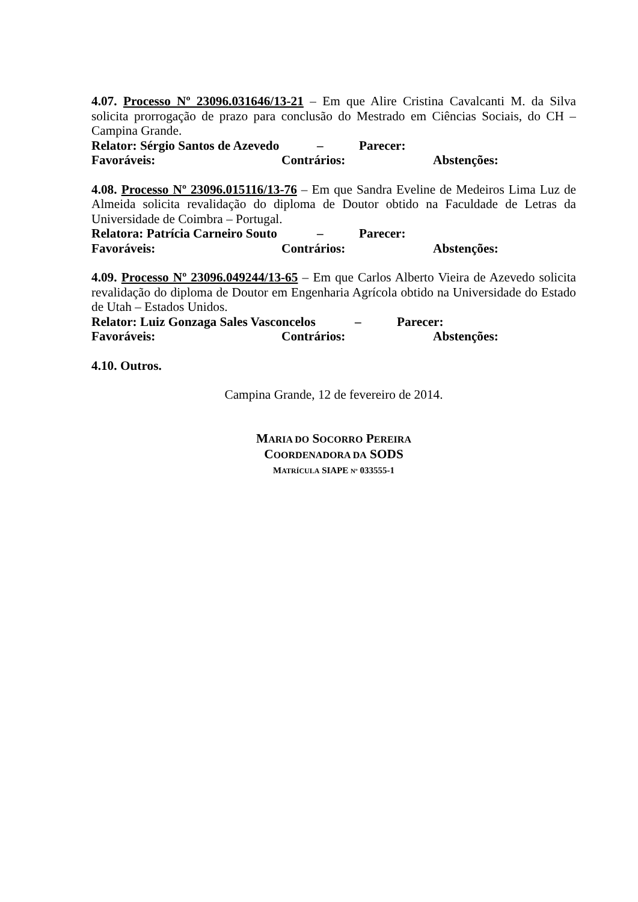4.07. Processo Nº 23096.031646/13-21 – Em que Alire Cristina Cavalcanti M. da Silva solicita prorrogação de prazo para conclusão do Mestrado em Ciências Sociais, do CH – Campina Grande.
Relator: Sérgio Santos de Azevedo – Parecer:
Favoráveis: Contrários: Abstenções:
4.08. Processo Nº 23096.015116/13-76 – Em que Sandra Eveline de Medeiros Lima Luz de Almeida solicita revalidação do diploma de Doutor obtido na Faculdade de Letras da Universidade de Coimbra – Portugal.
Relatora: Patrícia Carneiro Souto – Parecer:
Favoráveis: Contrários: Abstenções:
4.09. Processo Nº 23096.049244/13-65 – Em que Carlos Alberto Vieira de Azevedo solicita revalidação do diploma de Doutor em Engenharia Agrícola obtido na Universidade do Estado de Utah – Estados Unidos.
Relator: Luiz Gonzaga Sales Vasconcelos – Parecer:
Favoráveis: Contrários: Abstenções:
4.10. Outros.
Campina Grande, 12 de fevereiro de 2014.
MARIA DO SOCORRO PEREIRA
COORDENADORA DA SODS
MATRÍCULA SIAPE Nº 033555-1